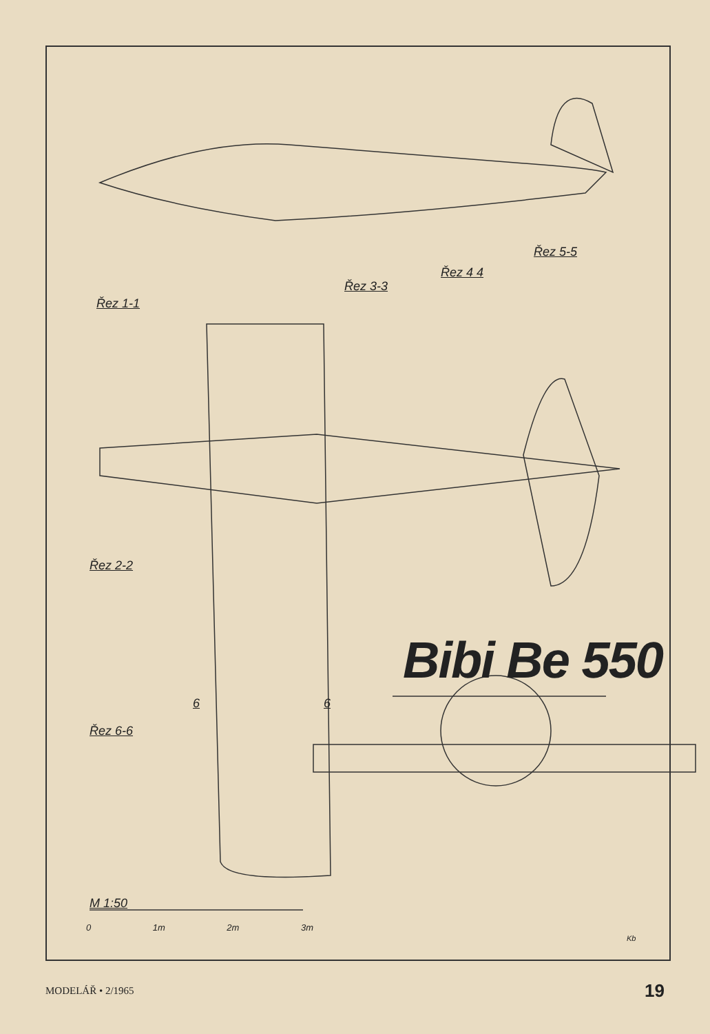Řez 1-1
Řez 2-2
Řez 3-3
Řez 4 4
Řez 5-5
Řez 6-6
6 6
M 1:50
0 1m 2m 3m
Bibi Be 550
Kb
MODELÁŘ • 2/1965 19